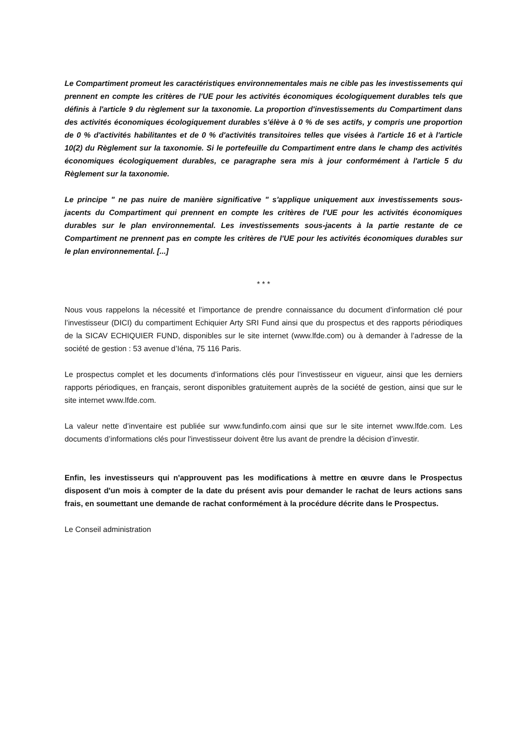Le Compartiment promeut les caractéristiques environnementales mais ne cible pas les investissements qui prennent en compte les critères de l'UE pour les activités économiques écologiquement durables tels que définis à l'article 9 du règlement sur la taxonomie. La proportion d'investissements du Compartiment dans des activités économiques écologiquement durables s'élève à 0 % de ses actifs, y compris une proportion de 0 % d'activités habilitantes et de 0 % d'activités transitoires telles que visées à l'article 16 et à l'article 10(2) du Règlement sur la taxonomie. Si le portefeuille du Compartiment entre dans le champ des activités économiques écologiquement durables, ce paragraphe sera mis à jour conformément à l'article 5 du Règlement sur la taxonomie.
Le principe " ne pas nuire de manière significative " s'applique uniquement aux investissements sous-jacents du Compartiment qui prennent en compte les critères de l'UE pour les activités économiques durables sur le plan environnemental. Les investissements sous-jacents à la partie restante de ce Compartiment ne prennent pas en compte les critères de l'UE pour les activités économiques durables sur le plan environnemental. [...]
* * *
Nous vous rappelons la nécessité et l’importance de prendre connaissance du document d’information clé pour l’investisseur (DICI) du compartiment Echiquier Arty SRI Fund ainsi que du prospectus et des rapports périodiques de la SICAV ECHIQUIER FUND, disponibles sur le site internet (www.lfde.com) ou à demander à l’adresse de la société de gestion : 53 avenue d’Iéna, 75 116 Paris.
Le prospectus complet et les documents d’informations clés pour l’investisseur en vigueur, ainsi que les derniers rapports périodiques, en français, seront disponibles gratuitement auprès de la société de gestion, ainsi que sur le site internet www.lfde.com.
La valeur nette d’inventaire est publiée sur www.fundinfo.com ainsi que sur le site internet www.lfde.com. Les documents d’informations clés pour l'investisseur doivent être lus avant de prendre la décision d’investir.
Enfin, les investisseurs qui n'approuvent pas les modifications à mettre en œuvre dans le Prospectus disposent d'un mois à compter de la date du présent avis pour demander le rachat de leurs actions sans frais, en soumettant une demande de rachat conformément à la procédure décrite dans le Prospectus.
Le Conseil administration